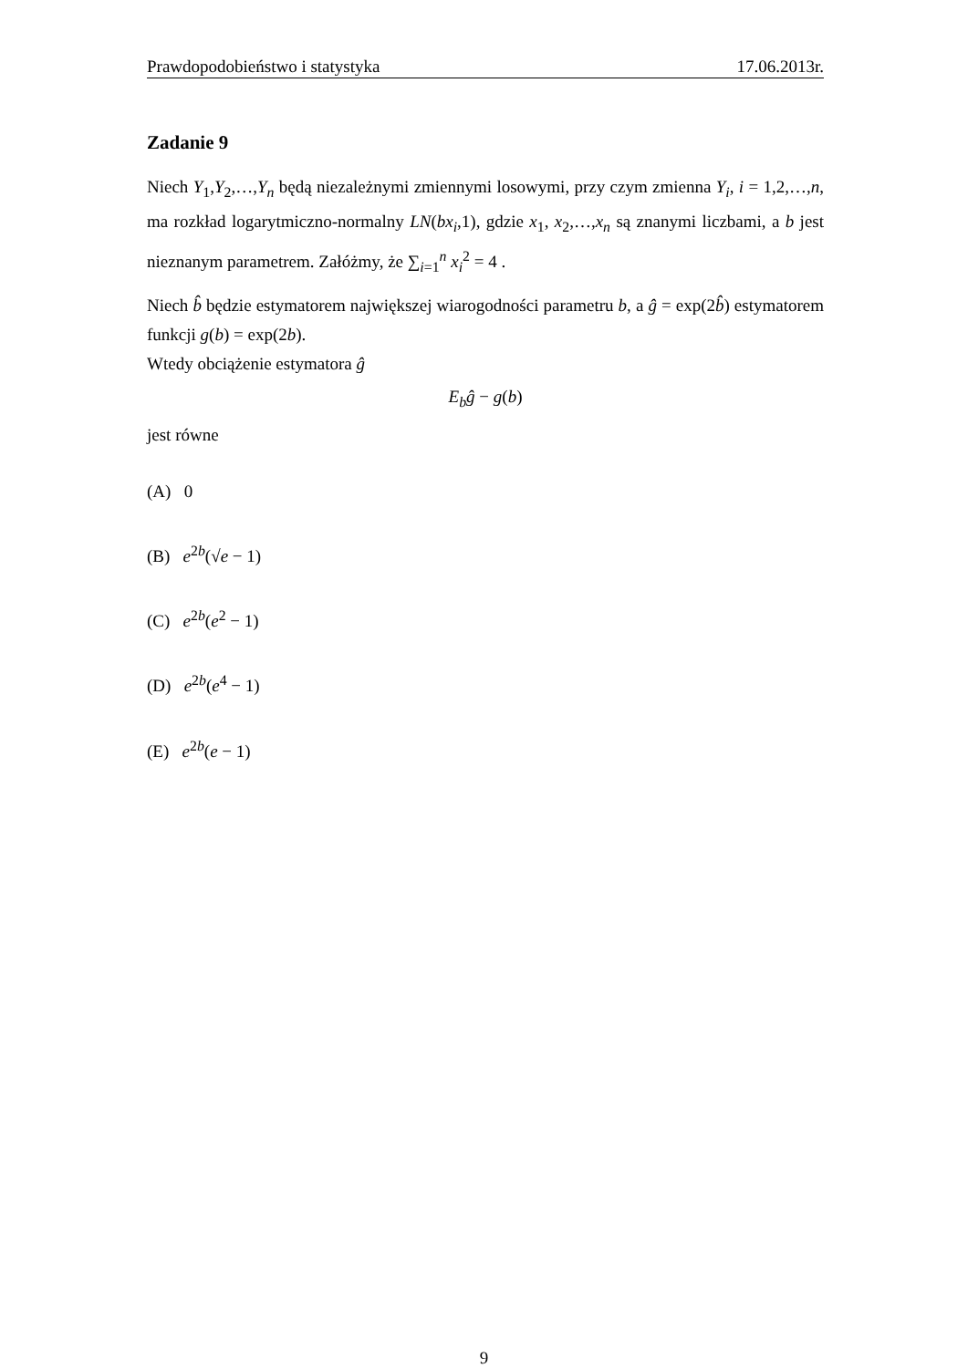Prawdopodobieństwo i statystyka 17.06.2013r.
Zadanie 9
Niech Y<sub>1</sub>,Y<sub>2</sub>,…,Y<sub>n</sub> będą niezależnymi zmiennymi losowymi, przy czym zmienna Y<sub>i</sub>, i = 1,2,…,n, ma rozkład logarytmiczno-normalny LN(bx<sub>i</sub>,1), gdzie x<sub>1</sub>, x<sub>2</sub>,…,x<sub>n</sub> są znanymi liczbami, a b jest nieznanym parametrem. Załóżmy, że ∑<sub>i=1</sub><sup>n</sup> x<sub>i</sub><sup>2</sup> = 4 .
Niech b̂ będzie estymatorem największej wiarogodności parametru b, a ĝ = exp(2b̂) estymatorem funkcji g(b) = exp(2b).
Wtedy obciążenie estymatora ĝ
E<sub>b</sub>ĝ − g(b)
jest równe
(A) 0
(B) e<sup>2b</sup>(√e − 1)
(C) e<sup>2b</sup>(e<sup>2</sup> − 1)
(D) e<sup>2b</sup>(e<sup>4</sup> − 1)
(E) e<sup>2b</sup>(e − 1)
9